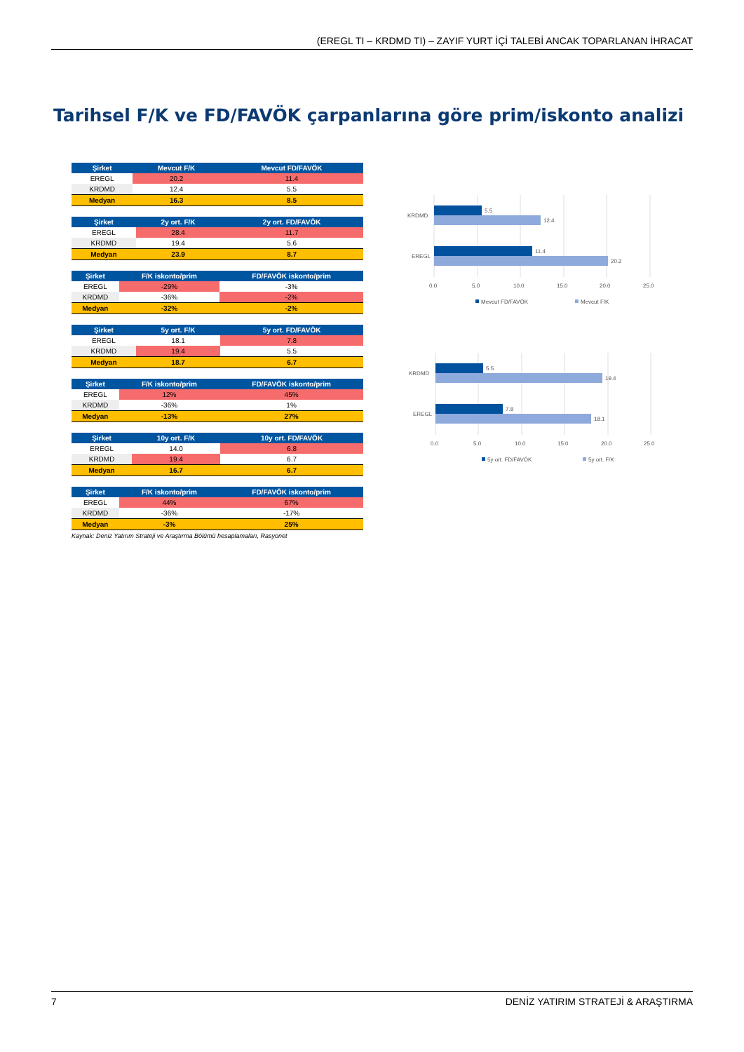(EREGL TI – KRDMD TI) – ZAYIF YURT İÇİ TALEBİ ANCAK TOPARLANAN İHRACAT
Tarihsel F/K ve FD/FAVÖK çarpanlarına göre prim/iskonto analizi
| Şirket | Mevcut F/K | Mevcut FD/FAVÖK |
| --- | --- | --- |
| EREGL | 20.2 | 11.4 |
| KRDMD | 12.4 | 5.5 |
| Medyan | 16.3 | 8.5 |
| Şirket | 2y ort. F/K | 2y ort. FD/FAVÖK |
| --- | --- | --- |
| EREGL | 28.4 | 11.7 |
| KRDMD | 19.4 | 5.6 |
| Medyan | 23.9 | 8.7 |
| Şirket | F/K iskonto/prim | FD/FAVÖK iskonto/prim |
| --- | --- | --- |
| EREGL | -29% | -3% |
| KRDMD | -36% | -2% |
| Medyan | -32% | -2% |
| Şirket | 5y ort. F/K | 5y ort. FD/FAVÖK |
| --- | --- | --- |
| EREGL | 18.1 | 7.8 |
| KRDMD | 19.4 | 5.5 |
| Medyan | 18.7 | 6.7 |
| Şirket | F/K iskonto/prim | FD/FAVÖK iskonto/prim |
| --- | --- | --- |
| EREGL | 12% | 45% |
| KRDMD | -36% | 1% |
| Medyan | -13% | 27% |
| Şirket | 10y ort. F/K | 10y ort. FD/FAVÖK |
| --- | --- | --- |
| EREGL | 14.0 | 6.8 |
| KRDMD | 19.4 | 6.7 |
| Medyan | 16.7 | 6.7 |
| Şirket | F/K iskonto/prim | FD/FAVÖK iskonto/prim |
| --- | --- | --- |
| EREGL | 44% | 67% |
| KRDMD | -36% | -17% |
| Medyan | -3% | 25% |
Kaynak: Deniz Yatırım Strateji ve Araştırma Bölümü hesaplamaları, Rasyonet
KRDMD
EREGL
5.5
12.4
11.4
20.2
0.0
5.0
10.0
15.0
20.0
25.0
Mevcut FD/FAVÖK
Mevcut F/K
KRDMD
EREGL
5.5
19.4
7.8
18.1
0.0
5.0
10.0
15.0
20.0
25.0
5y ort. FD/FAVÖK
5y ort. F/K
7 DENİZ YATIRIM STRATEJİ & ARAŞTIRMA